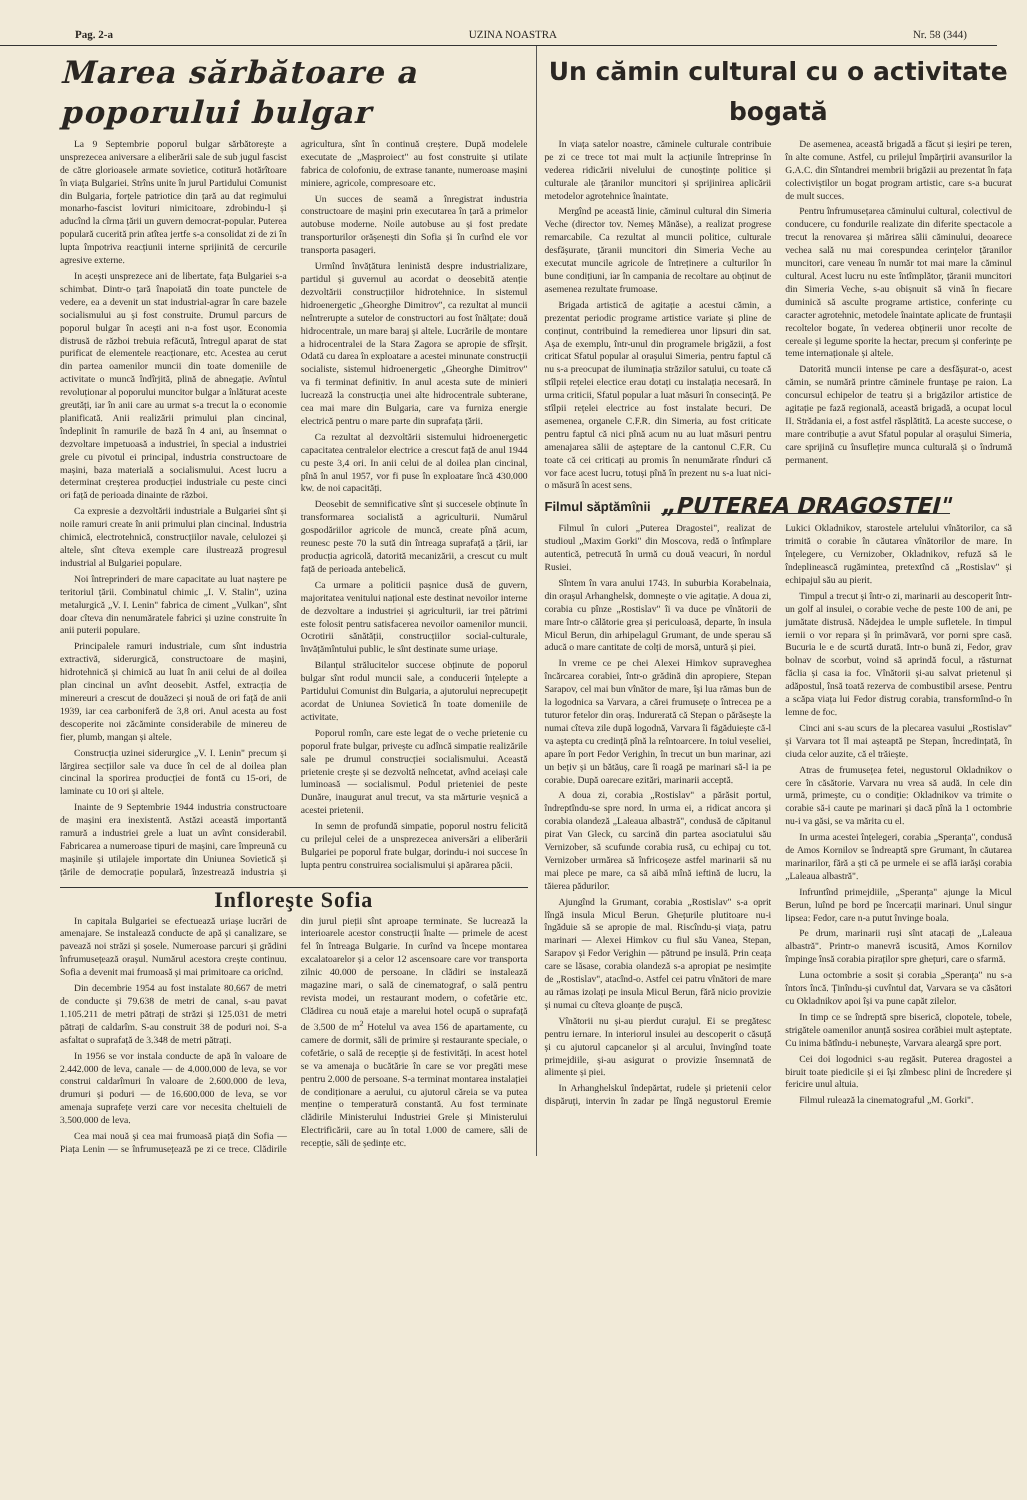Pag. 2-a UZINA NOASTRA Nr. 58 (344)
Marea sărbătoare a poporului bulgar
La 9 Septembrie poporul bulgar sărbătorește a unsprezecea aniversare a eliberării sale de sub jugul fascist de către glorioasele armate sovietice, cotitură hotărîtoare în viața Bulgariei. Strîns unite în jurul Partidului Comunist din Bulgaria, forțele patriotice din țară au dat regimului monarho-fascist lovituri nimicitoare, zdrobindu-l și aducînd la cîrma țării un guvern democrat-popular. Puterea populară cucerită prin atîtea jertfe s-a consolidat zi de zi în lupta împotriva reacțiunii interne sprijinită de cercurile agresive externe.
In acești unsprezece ani de libertate, fața Bulgariei s-a schimbat. Dintr-o țară înapoiată din toate punctele de vedere, ea a devenit un stat industrial-agrar în care bazele socialismului au și fost construite. Drumul parcurs de poporul bulgar în acești ani n-a fost ușor. Economia distrusă de război trebuia refăcută, întregul aparat de stat purificat de elementele reacționare, etc. Acestea au cerut din partea oamenilor muncii din toate domeniile de activitate o muncă îndîrjită, plină de abnegație. Avîntul revoluționar al poporului muncitor bulgar a înlăturat aceste greutăți, iar în anii care au urmat s-a trecut la o economie planificată. Anii realizării primului plan cincinal, îndeplinit în ramurile de bază în 4 ani, au însemnat o dezvoltare impetuoasă a industriei, în special a industriei grele cu pivotul ei principal, industria constructoare de mașini, baza materială a socialismului. Acest lucru a determinat creșterea producției industriale cu peste cinci ori față de perioada dinainte de război.
Ca expresie a dezvoltării industriale a Bulgariei sînt și noile ramuri create în anii primului plan cincinal. Industria chimică, electrotehnică, construcțiilor navale, celulozei și altele, sînt cîteva exemple care ilustrează progresul industrial al Bulgariei populare.
Noi întreprinderi de mare capacitate au luat naștere pe teritoriul țării. Combinatul chimic „I. V. Stalin", uzina metalurgică „V. I. Lenin" fabrica de ciment „Vulkan", sînt doar cîteva din nenumăratele fabrici și uzine construite în anii puterii populare.
Principalele ramuri industriale, cum sînt industria extractivă, siderurgică, constructoare de mașini, hidrotehnică și chimică au luat în anii celui de al doilea plan cincinal un avînt deosebit. Astfel, extracția de minereuri a crescut de douăzeci și nouă de ori față de anii 1939, iar cea carboniferă de 3,8 ori. Anul acesta au fost descoperite noi zăcăminte considerabile de minereu de fier, plumb, mangan și altele.
Construcția uzinei siderurgice „V. I. Lenin" precum și lărgirea secțiilor sale va duce în cel de al doilea plan cincinal la sporirea producției de fontă cu 15-ori, de laminate cu 10 ori și altele.
Inainte de 9 Septembrie 1944 industria constructoare de mașini era inexistentă. Astăzi această importantă ramură a industriei grele a luat un avînt considerabil. Fabricarea a numeroase tipuri de mașini, care împreună cu mașinile și utilajele importate din Uniunea Sovietică și țările de democrație populară, înzestrează industria și agricultura, sînt în continuă creștere. După modelele executate de „Mașproiect" au fost construite și utilate fabrica de colofoniu, de extrase tanante, numeroase mașini miniere, agricole, compresoare etc.
Un succes de seamă a înregistrat industria constructoare de mașini prin executarea în țară a primelor autobuse moderne. Noile autobuse au și fost predate transporturilor orășenești din Sofia și în curînd ele vor transporta pasageri.
Urmînd învățătura leninistă despre industrializare, partidul și guvernul au acordat o deosebită atenție dezvoltării construcțiilor hidrotehnice. In sistemul hidroenergetic „Gheorghe Dimitrov", ca rezultat al muncii neîntrerupte a sutelor de constructori au fost înălțate: două hidrocentrale, un mare baraj și altele. Lucrările de montare a hidrocentralei de la Stara Zagora se apropie de sfîrșit. Odată cu darea în exploatare a acestei minunate construcții socialiste, sistemul hidroenergetic „Gheorghe Dimitrov" va fi terminat definitiv. In anul acesta sute de minieri lucrează la construcția unei alte hidrocentrale subterane, cea mai mare din Bulgaria, care va furniza energie electrică pentru o mare parte din suprafața țării.
Ca rezultat al dezvoltării sistemului hidroenergetic capacitatea centralelor electrice a crescut față de anul 1944 cu peste 3,4 ori. In anii celui de al doilea plan cincinal, pînă în anul 1957, vor fi puse în exploatare încă 430.000 kw. de noi capacități.
Deosebit de semnificative sînt și succesele obținute în transformarea socialistă a agriculturii. Numărul gospodăriilor agricole de muncă, create pînă acum, reunesc peste 70 la sută din întreaga suprafață a țării, iar producția agricolă, datorită mecanizării, a crescut cu mult față de perioada antebelică.
Ca urmare a politicii pașnice dusă de guvern, majoritatea venitului național este destinat nevoilor interne de dezvoltare a industriei și agriculturii, iar trei pătrimi este folosit pentru satisfacerea nevoilor oamenilor muncii. Ocrotirii sănătății, construcțiilor social-culturale, învățămîntului public, le sînt destinate sume uriașe.
Bilanțul strălucitelor succese obținute de poporul bulgar sînt rodul muncii sale, a conducerii înțelepte a Partidului Comunist din Bulgaria, a ajutorului neprecupețit acordat de Uniunea Sovietică în toate domeniile de activitate.
Poporul romîn, care este legat de o veche prietenie cu poporul frate bulgar, privește cu adîncă simpatie realizările sale pe drumul construcției socialismului. Această prietenie crește și se dezvoltă neîncetat, avînd aceiași cale luminoasă — socialismul. Podul prieteniei de peste Dunăre, inaugurat anul trecut, va sta mărturie veșnică a acestei prietenii.
In semn de profundă simpatie, poporul nostru felicită cu prilejul celei de a unsprezecea aniversări a eliberării Bulgariei pe poporul frate bulgar, dorindu-i noi succese în lupta pentru construirea socialismului și apărarea păcii.
Infloreşte Sofia
In capitala Bulgariei se efectuează uriașe lucrări de amenajare. Se instalează conducte de apă și canalizare, se pavează noi străzi și șosele. Numeroase parcuri și grădini înfrumusețează orașul. Numărul acestora crește continuu. Sofia a devenit mai frumoasă și mai primitoare ca oricînd.
Din decembrie 1954 au fost instalate 80.667 de metri de conducte și 79.638 de metri de canal, s-au pavat 1.105.211 de metri pătrați de străzi și 125.031 de metri pătrați de caldarîm. S-au construit 38 de poduri noi. S-a asfaltat o suprafață de 3.348 de metri pătrați.
In 1956 se vor instala conducte de apă în valoare de 2.442.000 de leva, canale — de 4.000.000 de leva, se vor construi caldarîmuri în valoare de 2.600.000 de leva, drumuri și poduri — de 16.600.000 de leva, se vor amenaja suprafețe verzi care vor necesita cheltuieli de 3.500.000 de leva.
Cea mai nouă și cea mai frumoasă piață din Sofia — Piața Lenin — se înfrumusețează pe zi ce trece. Clădirile din jurul pieții sînt aproape terminate. Se lucrează la interioarele acestor construcții înalte — primele de acest fel în întreaga Bulgarie. In curînd va începe montarea excalatoarelor și a celor 12 ascensoare care vor transporta zilnic 40.000 de persoane. In clădiri se instalează magazine mari, o sală de cinematograf, o sală pentru revista modei, un restaurant modern, o cofetărie etc. Clădirea cu nouă etaje a marelui hotel ocupă o suprafață de 3.500 de m<sup>2</sup> Hotelul va avea 156 de apartamente, cu camere de dormit, săli de primire și restaurante speciale, o cofetărie, o sală de recepție și de festivități. In acest hotel se va amenaja o bucătărie în care se vor pregăti mese pentru 2.000 de persoane. S-a terminat montarea instalației de condiționare a aerului, cu ajutorul căreia se va putea menține o temperatură constantă. Au fost terminate clădirile Ministerului Industriei Grele și Ministerului Electrificării, care au în total 1.000 de camere, săli de recepție, săli de ședințe etc.
Un cămin cultural cu o activitate bogată
In viața satelor noastre, căminele culturale contribuie pe zi ce trece tot mai mult la acțiunile întreprinse în vederea ridicării nivelului de cunoștințe politice și culturale ale țăranilor muncitori și sprijinirea aplicării metodelor agrotehnice înaintate.
Mergînd pe această linie, căminul cultural din Simeria Veche (director tov. Nemeș Mănăse), a realizat progrese remarcabile. Ca rezultat al muncii politice, culturale desfășurate, țăranii muncitori din Simeria Veche au executat muncile agricole de întreținere a culturilor în bune condițiuni, iar în campania de recoltare au obținut de asemenea rezultate frumoase.
Brigada artistică de agitație a acestui cămin, a prezentat periodic programe artistice variate și pline de conținut, contribuind la remedierea unor lipsuri din sat. Așa de exemplu, într-unul din programele brigăzii, a fost criticat Sfatul popular al orașului Simeria, pentru faptul că nu s-a preocupat de iluminația străzilor satului, cu toate că stîlpii rețelei electice erau dotați cu instalația necesară. In urma criticii, Sfatul popular a luat măsuri în consecință. Pe stîlpii rețelei electrice au fost instalate becuri. De asemenea, organele C.F.R. din Simeria, au fost criticate pentru faptul că nici pînă acum nu au luat măsuri pentru amenajarea sălii de așteptare de la cantonul C.F.R. Cu toate că cei criticați au promis în nenumărate rînduri că vor face acest lucru, totuși pînă în prezent nu s-a luat nici-o măsură în acest sens.
De asemenea, această brigadă a făcut și ieșiri pe teren, în alte comune. Astfel, cu prilejul împărțirii avansurilor la G.A.C. din Sîntandrei membrii brigăzii au prezentat în fața colectiviștilor un bogat program artistic, care s-a bucurat de mult succes.
Pentru înfrumusețarea căminului cultural, colectivul de conducere, cu fondurile realizate din diferite spectacole a trecut la renovarea și mărirea sălii căminului, deoarece vechea sală nu mai corespundea cerințelor țăranilor muncitori, care veneau în număr tot mai mare la căminul cultural. Acest lucru nu este întîmplător, țăranii muncitori din Simeria Veche, s-au obișnuit să vină în fiecare duminică să asculte programe artistice, conferințe cu caracter agrotehnic, metodele înaintate aplicate de fruntașii recoltelor bogate, în vederea obținerii unor recolte de cereale și legume sporite la hectar, precum și conferințe pe teme internaționale și altele.
Datorită muncii intense pe care a desfășurat-o, acest cămin, se numără printre căminele fruntașe pe raion. La concursul echipelor de teatru și a brigăzilor artistice de agitație pe fază regională, această brigadă, a ocupat locul II. Strădania ei, a fost astfel răsplătită. La aceste succese, o mare contribuție a avut Sfatul popular al orașului Simeria, care sprijină cu însuflețire munca culturală și o îndrumă permanent.
Filmul săptămînii „PUTEREA DRAGOSTEI"
Filmul în culori „Puterea Dragostei", realizat de studioul „Maxim Gorki" din Moscova, redă o întîmplare autentică, petrecută în urmă cu două veacuri, în nordul Rusiei.
Sîntem în vara anului 1743. In suburbia Korabelnaia, din orașul Arhanghelsk, domnește o vie agitație. A doua zi, corabia cu pînze „Rostislav" îi va duce pe vînătorii de mare într-o călătorie grea și periculoasă, departe, în insula Micul Berun, din arhipelagul Grumant, de unde sperau să aducă o mare cantitate de colți de morsă, untură și piei.
In vreme ce pe chei Alexei Himkov supraveghea încărcarea corabiei, într-o grădină din apropiere, Stepan Sarapov, cel mai bun vînător de mare, își lua rămas bun de la logodnica sa Varvara, a cărei frumusețe o întrecea pe a tuturor fetelor din oraș. Indurerată că Stepan o părăsește la numai cîteva zile după logodnă, Varvara îi făgăduiește că-l va aștepta cu credință pînă la reîntoarcere. In toiul veseliei, apare în port Fedor Verighin, în trecut un bun marinar, azi un bețiv și un bătăuș, care îi roagă pe marinari să-l ia pe corabie. După oarecare ezitări, marinarii acceptă.
A doua zi, corabia „Rostislav" a părăsit portul, îndreptîndu-se spre nord. In urma ei, a ridicat ancora și corabia olandeză „Laleaua albastră", condusă de căpitanul pirat Van Gleck, cu sarcină din partea asociatului său Vernizober, să scufunde corabia rusă, cu echipaj cu tot. Vernizober urmărea să înfricoșeze astfel marinarii să nu mai plece pe mare, ca să aibă mînă ieftină de lucru, la tăierea păduriloг.
Ajungînd la Grumant, corabia „Rostislav" s-a oprit lîngă insula Micul Berun. Ghețurile plutitoare nu-i îngăduie să se apropie de mal. Riscîndu-și viața, patru marinari — Alexei Himkov cu fiul său Vanea, Stepan, Sarapov și Fedor Verighin — pătrund pe insulă. Prin ceața care se lăsase, corabia olandeză s-a apropiat pe nesimțite de „Rostislav", atacînd-o. Astfel cei patru vînători de mare au rămas izolați pe insula Micul Berun, fără nicio provizie și numai cu cîteva gloanțe de pușcă.
Vînătorii nu și-au pierdut curajul. Ei se pregătesc pentru iernare. In interiorul insulei au descoperit o căsuță și cu ajutorul capcanelor și al arcului, învingînd toate primejdiile, și-au asigurat o provizie însemnată de alimente și piei.
In Arhanghelskul îndepărtat, rudele și prietenii celor dispăruți, intervin în zadar pe lîngă negustorul Eremie Lukici Okladnikov, starostele artelului vînătorilor, ca să trimită o corabie în căutarea vînătorilor de mare. In înțelegere, cu Vernizober, Okladnikov, refuză să le îndeplinească rugămintea, pretextînd că „Rostislav" și echipajul său au pierit.
Timpul a trecut și într-o zi, marinarii au descoperit într-un golf al insulei, o corabie veche de peste 100 de ani, pe jumătate distrusă. Nădejdea le umple sufletele. In timpul iernii o vor repara și în primăvară, vor porni spre casă. Bucuria le e de scurtă durată. Intr-o bună zi, Fedor, grav bolnav de scorbut, voind să aprindă focul, a răsturnat făclia și casa ia foc. Vînătorii și-au salvat prietenul și adăpostul, însă toată rezerva de combustibil arsese. Pentru a scăpa viața lui Fedor distrug corabia, transformînd-o în lemne de foc.
Cinci ani s-au scurs de la plecarea vasului „Rostislav" și Varvara tot îl mai așteaptă pe Stepan, încredințată, în ciuda celor auzite, că el trăiește.
Atras de frumusețea fetei, negustorul Okladnikov o cere în căsătorie. Varvara nu vrea să audă. In cele din urmă, primește, cu o condiție: Okladnikov va trimite o corabie să-i caute pe marinari și dacă pînă la 1 octombrie nu-i va găsi, se va mărita cu el.
In urma acestei înțelegeri, corabia „Speranța", condusă de Amos Kornilov se îndreaptă spre Grumant, în căutarea marinarilor, fără a ști că pe urmele ei se află iarăși corabia „Laleaua albastră".
Infruntînd primejdiile, „Speranța" ajunge la Micul Berun, luînd pe bord pe încercații marinari. Unul singur lipsea: Fedor, care n-a putut învinge boala.
Pe drum, marinarii ruși sînt atacați de „Laleaua albastră". Printr-o manevră iscusită, Amos Kornilov împinge însă corabia piraților spre ghețuri, care o sfarmă.
Luna octombrie a sosit și corabia „Speranța" nu s-a întors încă. Ținîndu-și cuvîntul dat, Varvara se va căsători cu Okladnikov apoi își va pune capăt zilelor.
In timp ce se îndreptă spre biserică, clopotele, tobele, strigătele oamenilor anunță sosirea corăbiei mult așteptate. Cu inima bătîndu-i nebunește, Varvara aleargă spre port.
Cei doi logodnici s-au regăsit. Puterea dragostei a biruit toate piedicile și ei își zîmbesc plini de încredere și fericire unul altuia.
Filmul rulează la cinematograful „M. Gorki".